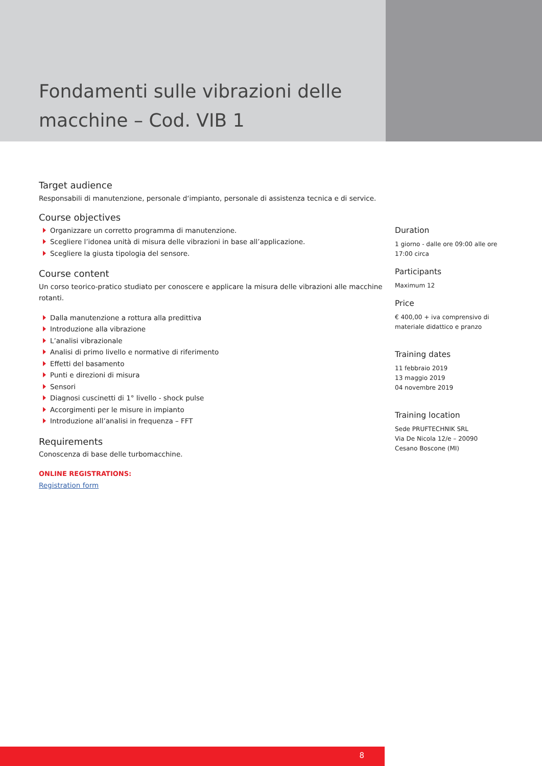Fondamenti sulle vibrazioni delle macchine – Cod. VIB 1
Target audience
Responsabili di manutenzione, personale d‘impianto, personale di assistenza tecnica e di service.
Course objectives
Organizzare un corretto programma di manutenzione.
Scegliere l’idonea unità di misura delle vibrazioni in base all’applicazione.
Scegliere la giusta tipologia del sensore.
Course content
Un corso teorico-pratico studiato per conoscere e applicare la misura delle vibrazioni alle macchine rotanti.
Dalla manutenzione a rottura alla predittiva
Introduzione alla vibrazione
L’analisi vibrazionale
Analisi di primo livello e normative di riferimento
Effetti del basamento
Punti e direzioni di misura
Sensori
Diagnosi cuscinetti di 1° livello - shock pulse
Accorgimenti per le misure in impianto
Introduzione all’analisi in frequenza – FFT
Requirements
Conoscenza di base delle turbomacchine.
ONLINE REGISTRATIONS:
Registration form
Duration
1 giorno - dalle ore 09:00 alle ore 17:00 circa
Participants
Maximum 12
Price
€ 400,00 + iva comprensivo di materiale didattico e pranzo
Training dates
11 febbraio 2019
13 maggio 2019
04 novembre 2019
Training location
Sede PRUFTECHNIK SRL
Via De Nicola 12/e – 20090
Cesano Boscone (MI)
8